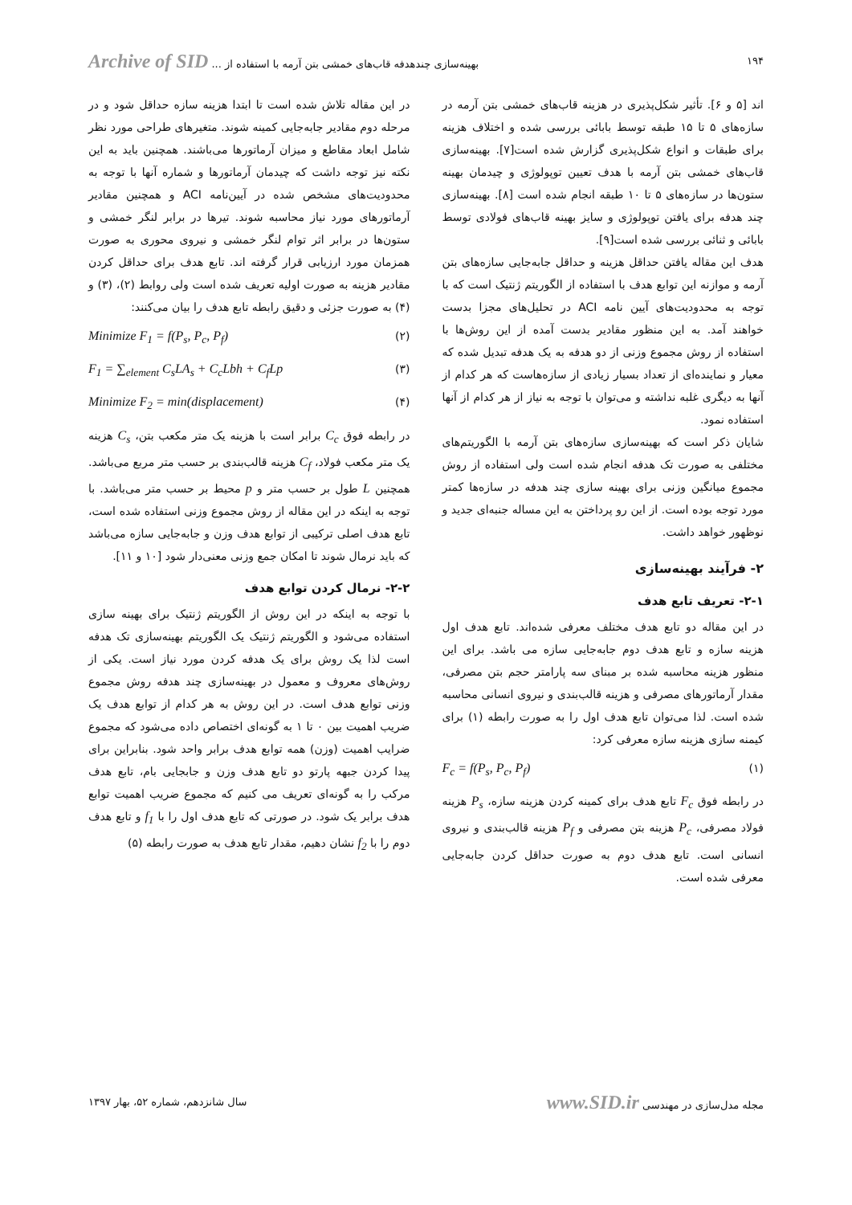۱۹۴ بهینه‌سازی چندهدفه قاب‌های خمشی بتن آرمه با استفاده از ... Archive of SID
اند [۵ و ۶]. تأثیر شکل‌پذیری در هزینه قاب‌های خمشی بتن آرمه در سازه‌های ۵ تا ۱۵ طبقه توسط بابائی بررسی شده و اختلاف هزینه برای طبقات و انواع شکل‌پذیری گزارش شده است[۷]. بهینه‌سازی قاب‌های خمشی بتن آرمه با هدف تعیین توپولوژی و چیدمان بهینه ستون‌ها در سازه‌های ۵ تا ۱۰ طبقه انجام شده است [۸]. بهینه‌سازی چند هدفه برای یافتن توپولوژی و سایز بهینه قاب‌های فولادی توسط بابائی و ثنائی بررسی شده است[۹].
هدف این مقاله یافتن حداقل هزینه و حداقل جابه‌جایی سازه‌های بتن آرمه و موازنه این توابع هدف با استفاده از الگوریتم ژنتیک است که با توجه به محدودیت‌های آیین نامه ACI در تحلیل‌های مجزا بدست خواهند آمد. به این منظور مقادیر بدست آمده از این روش‌ها با استفاده از روش مجموع وزنی از دو هدفه به یک هدفه تبدیل شده که معیار و نماینده‌ای از تعداد بسیار زیادی از سازه‌هاست که هر کدام از آنها به دیگری غلبه نداشته و می‌توان با توجه به نیاز از هر کدام از آنها استفاده نمود.
شایان ذکر است که بهینه‌سازی سازه‌های بتن آرمه با الگوریتم‌های مختلفی به صورت تک هدفه انجام شده است ولی استفاده از روش مجموع میانگین وزنی برای بهینه سازی چند هدفه در سازه‌ها کمتر مورد توجه بوده است. از این رو پرداختن به این مساله جنبه‌ای جدید و نوظهور خواهد داشت.
۲- فرآیند بهینه‌سازی
۲-۱- تعریف تابع هدف
در این مقاله دو تابع هدف مختلف معرفی شده‌اند. تابع هدف اول هزینه سازه و تابع هدف دوم جابه‌جایی سازه می باشد. برای این منظور هزینه محاسبه شده بر مبنای سه پارامتر حجم بتن مصرفی، مقدار آرماتورهای مصرفی و هزینه قالب‌بندی و نیروی انسانی محاسبه شده است. لذا می‌توان تابع هدف اول را به صورت رابطه (۱) برای کیمنه سازی هزینه سازه معرفی کرد:
F<sub>c</sub> = f(P<sub>s</sub>, P<sub>c</sub>, P<sub>f</sub>) (۱)
در رابطه فوق F<sub>c</sub> تابع هدف برای کمینه کردن هزینه سازه، P<sub>s</sub> هزینه فولاد مصرفی، P<sub>c</sub> هزینه بتن مصرفی و P<sub>f</sub> هزینه قالب‌بندی و نیروی انسانی است. تابع هدف دوم به صورت حداقل کردن جابه‌جایی معرفی شده است.
در این مقاله تلاش شده است تا ابتدا هزینه سازه حداقل شود و در مرحله دوم مقادیر جابه‌جایی کمینه شوند. متغیرهای طراحی مورد نظر شامل ابعاد مقاطع و میزان آرماتورها می‌باشند. همچنین باید به این نکته نیز توجه داشت که چیدمان آرماتورها و شماره آنها با توجه به محدودیت‌های مشخص شده در آیین‌نامه ACI و همچنین مقادیر آرماتورهای مورد نیاز محاسبه شوند. تیرها در برابر لنگر خمشی و ستون‌ها در برابر اثر توام لنگر خمشی و نیروی محوری به صورت همزمان مورد ارزیابی قرار گرفته اند. تابع هدف برای حداقل کردن مقادیر هزینه به صورت اولیه تعریف شده است ولی روابط (۲)، (۳) و (۴) به صورت جزئی و دقیق رابطه تابع هدف را بیان می‌کنند:
Minimize F<sub>1</sub> = f(P<sub>s</sub>, P<sub>c</sub>, P<sub>f</sub>) (۲)
F<sub>1</sub> = ∑<sub>element</sub> C<sub>s</sub>LA<sub>s</sub> + C<sub>c</sub>Lbh + C<sub>f</sub>Lp (۳)
Minimize F<sub>2</sub> = min(displacement) (۴)
در رابطه فوق C<sub>c</sub> برابر است با هزینه یک متر مکعب بتن، C<sub>s</sub> هزینه یک متر مکعب فولاد، C<sub>f</sub> هزینه قالب‌بندی بر حسب متر مربع می‌باشد. همچنین L طول بر حسب متر و p محیط بر حسب متر می‌باشد. با توجه به اینکه در این مقاله از روش مجموع وزنی استفاده شده است، تابع هدف اصلی ترکیبی از توابع هدف وزن و جابه‌جایی سازه می‌باشد که باید نرمال شوند تا امکان جمع وزنی معنی‌دار شود [۱۰ و ۱۱].
۲-۲- نرمال کردن توابع هدف
با توجه به اینکه در این روش از الگوریتم ژنتیک برای بهینه سازی استفاده می‌شود و الگوریتم ژنتیک یک الگوریتم بهینه‌سازی تک هدفه است لذا یک روش برای یک هدفه کردن مورد نیاز است. یکی از روش‌های معروف و معمول در بهینه‌سازی چند هدفه روش مجموع وزنی توابع هدف است. در این روش به هر کدام از توابع هدف یک ضریب اهمیت بین ۰ تا ۱ به گونه‌ای اختصاص داده می‌شود که مجموع ضرایب اهمیت (وزن) همه توابع هدف برابر واحد شود. بنابراین برای پیدا کردن جبهه پارتو دو تابع هدف وزن و جابجایی بام، تابع هدف مرکب را به گونه‌ای تعریف می کنیم که مجموع ضریب اهمیت توابع هدف برابر یک شود. در صورتی که تابع هدف اول را با f<sub>1</sub> و تابع هدف دوم را با f<sub>2</sub> نشان دهیم، مقدار تابع هدف به صورت رابطه (۵)
مجله مدل‌سازی در مهندسی www.SID.ir سال شانزدهم، شماره ۵۲، بهار ۱۳۹۷